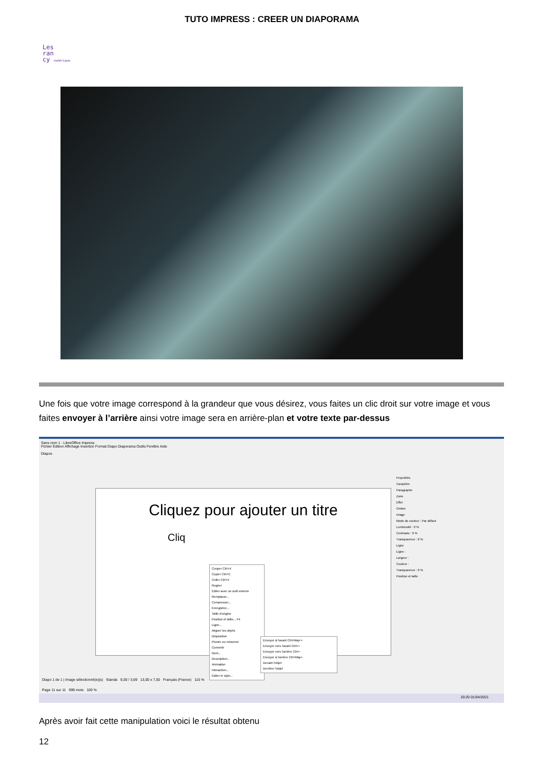TUTO IMPRESS : CREER UN DIAPORAMA
Les
ran
cy numérique
Une fois que votre image correspond à la grandeur que vous désirez, vous faites un clic droit sur votre image et vous faites envoyer à l’arrière ainsi votre image sera en arrière-plan et votre texte par-dessus
Sans nom 1 - LibreOffice Impress
Fichier Édition Affichage Insertion Format Diapo Diaporama Outils Fenêtre Aide
Diapos
Cliquez pour ajouter un titre
Cliq
Couper Ctrl+X
Copier Ctrl+C
Coller Ctrl+V
Rogner
Éditer avec un outil externe
Remplacer...
Compresser...
Enregistrer...
Taille d'origine
Position et taille... F4
Ligne...
Aligner les objets
Disposition
Pivoter ou retourner
Convertir
Nom...
Description...
Animation
Interaction...
Éditer le style...
Envoyer à l'avant Ctrl+Maj++
Envoyer vers l'avant Ctrl++
Envoyer vers l'arrière Ctrl+-
Envoyer à l'arrière Ctrl+Maj+-
Devant l'objet
Derrière l'objet
Propriétés
Caractère
Paragraphe
Zone
Effet
Ombre
Image
Mode de couleur : Par défaut
Luminosité : 0 %
Contraste : 0 %
Transparence : 0 %
Ligne
Ligne :
Largeur :
Couleur :
Transparence : 0 %
Position et taille
Diapo 1 de 1 | Image sélectionné(e)(s) Standa 9,00 / 3,69 13,00 x 7,50 Français (France) 115 %
Page 11 sur 11 999 mots 100 %
20:20 01/04/2021
Après avoir fait cette manipulation voici le résultat obtenu
12